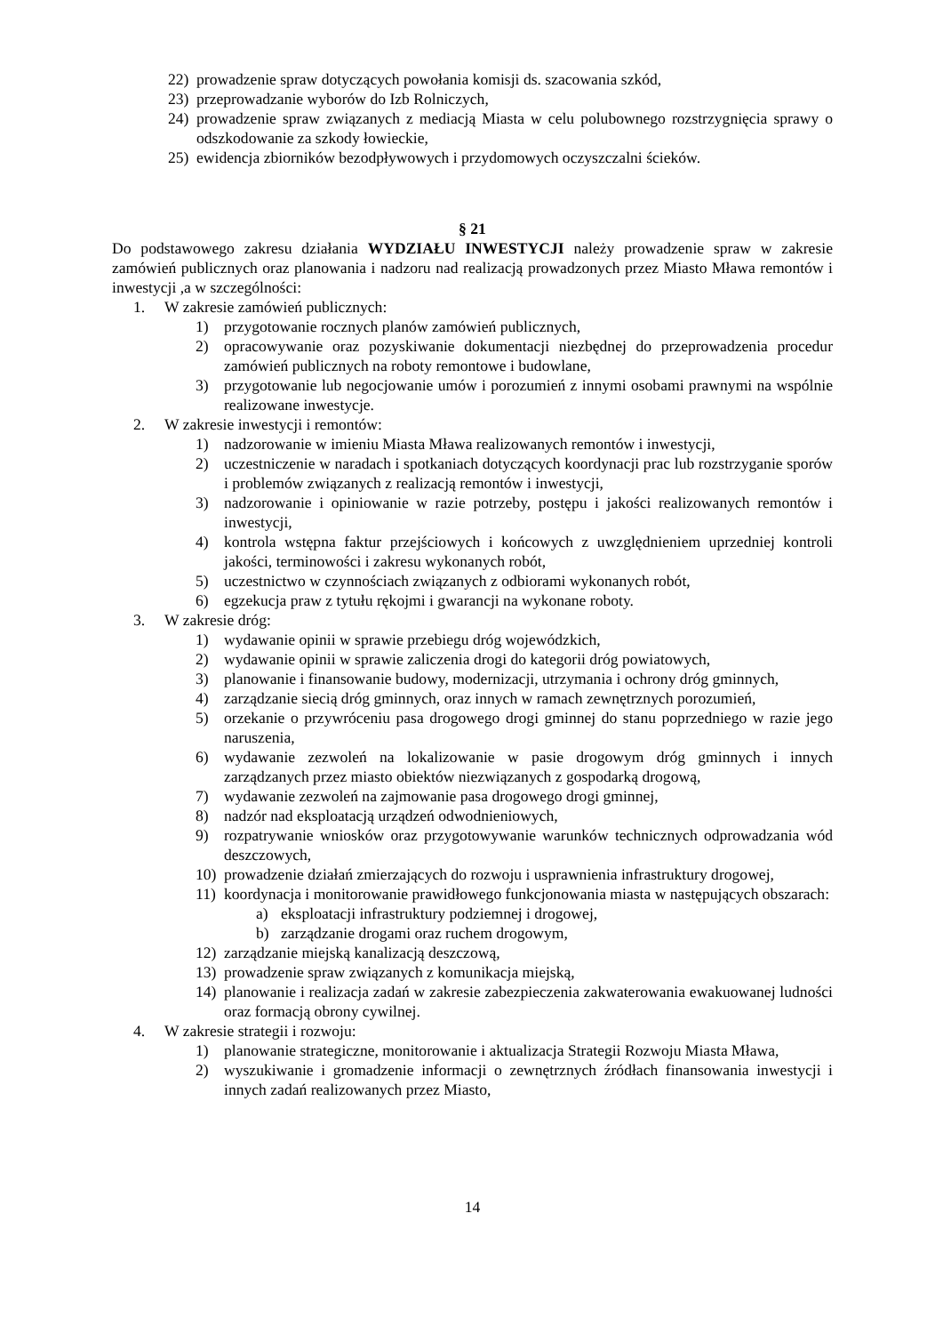22) prowadzenie spraw dotyczących powołania komisji ds. szacowania szkód,
23) przeprowadzanie wyborów do Izb Rolniczych,
24) prowadzenie spraw związanych z mediacją Miasta w celu polubownego rozstrzygnięcia sprawy o odszkodowanie za szkody łowieckie,
25) ewidencja zbiorników bezodpływowych i przydomowych oczyszczalni ścieków.
§ 21
Do podstawowego zakresu działania WYDZIAŁU INWESTYCJI należy prowadzenie spraw w zakresie zamówień publicznych oraz planowania i nadzoru nad realizacją prowadzonych przez Miasto Mława remontów i inwestycji ,a w szczególności:
1. W zakresie zamówień publicznych:
1) przygotowanie rocznych planów zamówień publicznych,
2) opracowywanie oraz pozyskiwanie dokumentacji niezbędnej do przeprowadzenia procedur zamówień publicznych na roboty remontowe i budowlane,
3) przygotowanie lub negocjowanie umów i porozumień z innymi osobami prawnymi na wspólnie realizowane inwestycje.
2. W zakresie inwestycji i remontów:
1) nadzorowanie w imieniu Miasta Mława realizowanych remontów i inwestycji,
2) uczestniczenie w naradach i spotkaniach dotyczących koordynacji prac lub rozstrzyganie sporów i problemów związanych z realizacją remontów i inwestycji,
3) nadzorowanie i opiniowanie w razie potrzeby, postępu i jakości realizowanych remontów i inwestycji,
4) kontrola wstępna faktur przejściowych i końcowych z uwzględnieniem uprzedniej kontroli jakości, terminowości i zakresu wykonanych robót,
5) uczestnictwo w czynnościach związanych z odbiorami wykonanych robót,
6) egzekucja praw z tytułu rękojmi i gwarancji na wykonane roboty.
3. W zakresie dróg:
1) wydawanie opinii w sprawie przebiegu dróg wojewódzkich,
2) wydawanie opinii w sprawie zaliczenia drogi do kategorii dróg powiatowych,
3) planowanie i finansowanie budowy, modernizacji, utrzymania i ochrony dróg gminnych,
4) zarządzanie siecią dróg gminnych, oraz innych w ramach zewnętrznych porozumień,
5) orzekanie o przywróceniu pasa drogowego drogi gminnej do stanu poprzedniego w razie jego naruszenia,
6) wydawanie zezwoleń na lokalizowanie w pasie drogowym dróg gminnych i innych zarządzanych przez miasto obiektów niezwiązanych z gospodarką drogową,
7) wydawanie zezwoleń na zajmowanie pasa drogowego drogi gminnej,
8) nadzór nad eksploatacją urządzeń odwodnieniowych,
9) rozpatrywanie wniosków oraz przygotowywanie warunków technicznych odprowadzania wód deszczowych,
10) prowadzenie działań zmierzających do rozwoju i usprawnienia infrastruktury drogowej,
11) koordynacja i monitorowanie prawidłowego funkcjonowania miasta w następujących obszarach:
a) eksploatacji infrastruktury podziemnej i drogowej,
b) zarządzanie drogami oraz ruchem drogowym,
12) zarządzanie miejską kanalizacją deszczową,
13) prowadzenie spraw związanych z komunikacja miejską,
14) planowanie i realizacja zadań w zakresie zabezpieczenia zakwaterowania ewakuowanej ludności oraz formacją obrony cywilnej.
4. W zakresie strategii i rozwoju:
1) planowanie strategiczne, monitorowanie i aktualizacja Strategii Rozwoju Miasta Mława,
2) wyszukiwanie i gromadzenie informacji o zewnętrznych źródłach finansowania inwestycji i innych zadań realizowanych przez Miasto,
14